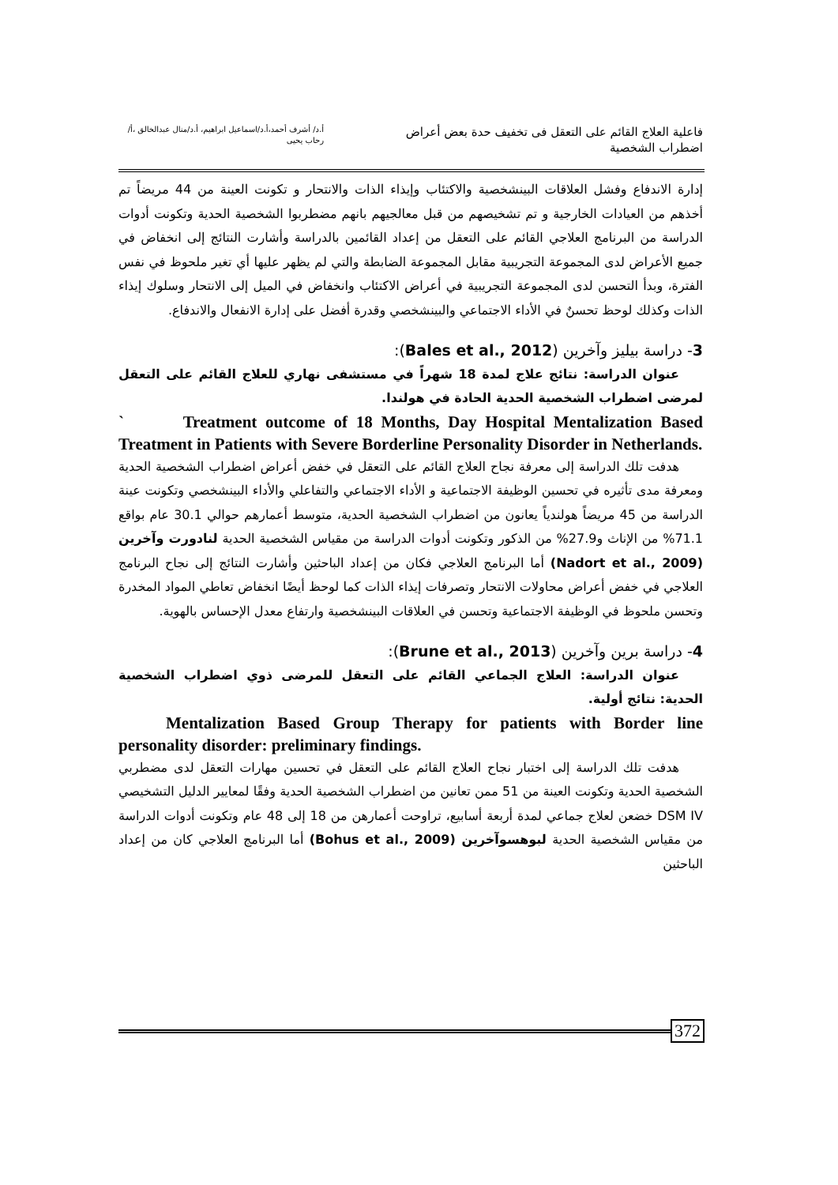فاعلية العلاج القائم على التعقل فى تخفيف حدة بعض أعراض اضطراب الشخصية
أ.د/ أشرف أحمد،أ.د/اسماعيل ابراهيم، أ.د/منال عبدالخالق ،أ/ رحاب يحيى
إدارة الاندفاع وفشل العلاقات البينشخصية والاكتئاب وإيذاء الذات والانتحار و تكونت العينة من 44 مريضاً تم أخذهم من العيادات الخارجية و تم تشخيصهم من قبل معالجيهم بانهم مضطربوا الشخصية الحدية وتكونت أدوات الدراسة من البرنامج العلاجي القائم على التعقل من إعداد القائمين بالدراسة وأشارت النتائج إلى انخفاض في جميع الأعراض لدى المجموعة التجريبية مقابل المجموعة الضابطة والتي لم يظهر عليها أي تغير ملحوظ في نفس الفترة، وبدأ التحسن لدى المجموعة التجريبية في أعراض الاكتئاب وانخفاض في الميل إلى الانتحار وسلوك إيذاء الذات وكذلك لوحظ تحسنٌ في الأداء الاجتماعي والبينشخصي وقدرة أفضل على إدارة الانفعال والاندفاع.
3- دراسة بيليز وآخرين (Bales et al., 2012):
عنوان الدراسة: نتائج علاج لمدة 18 شهراً في مستشفى نهاري للعلاج القائم على التعقل لمرضى اضطراب الشخصية الحدية الحادة في هولندا.
` Treatment outcome of 18 Months, Day Hospital Mentalization Based Treatment in Patients with Severe Borderline Personality Disorder in Netherlands.
هدفت تلك الدراسة إلى معرفة نجاح العلاج القائم على التعقل في خفض أعراض اضطراب الشخصية الحدية ومعرفة مدى تأثيره في تحسين الوظيفة الاجتماعية و الأداء الاجتماعي والتفاعلي والأداء البينشخصي وتكونت عينة الدراسة من 45 مريضاً هولندياً يعانون من اضطراب الشخصية الحدية، متوسط أعمارهم حوالي 30.1 عام بواقع 71.1% من الإناث و27.9% من الذكور وتكونت أدوات الدراسة من مقياس الشخصية الحدية لنادورت وآخرين (Nadort et al., 2009) أما البرنامج العلاجي فكان من إعداد الباحثين وأشارت النتائج إلى نجاح البرنامج العلاجي في خفض أعراض محاولات الانتحار وتصرفات إيذاء الذات كما لوحظ أيضًا انخفاض تعاطي المواد المخدرة وتحسن ملحوظ في الوظيفة الاجتماعية وتحسن في العلاقات البينشخصية وارتفاع معدل الإحساس بالهوية.
4- دراسة برين وآخرين (Brune et al., 2013):
عنوان الدراسة: العلاج الجماعي القائم على التعقل للمرضى ذوي اضطراب الشخصية الحدية: نتائج أولية.
Mentalization Based Group Therapy for patients with Border line personality disorder: preliminary findings.
هدفت تلك الدراسة إلى اختبار نجاح العلاج القائم على التعقل في تحسين مهارات التعقل لدى مضطربي الشخصية الحدية وتكونت العينة من 51 ممن تعانين من اضطراب الشخصية الحدية وفقًا لمعايير الدليل التشخيصي DSM IV خضعن لعلاج جماعي لمدة أربعة أسابيع، تراوحت أعمارهن من 18 إلى 48 عام وتكونت أدوات الدراسة من مقياس الشخصية الحدية لبوهسوآخرين (Bohus et al., 2009) أما البرنامج العلاجي كان من إعداد الباحثين
372